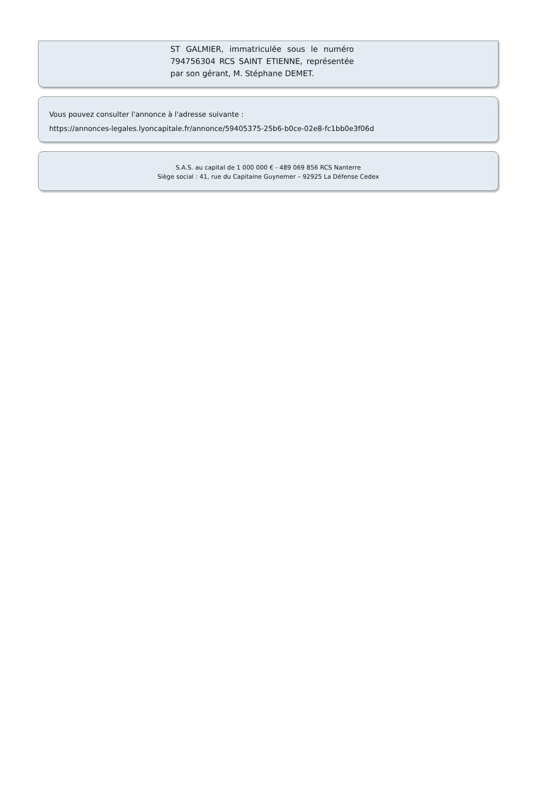ST GALMIER, immatriculée sous le numéro 794756304 RCS SAINT ETIENNE, représentée par son gérant, M. Stéphane DEMET.
Vous pouvez consulter l'annonce à l'adresse suivante :
https://annonces-legales.lyoncapitale.fr/annonce/59405375-25b6-b0ce-02e8-fc1bb0e3f06d
S.A.S. au capital de 1 000 000 € - 489 069 856 RCS Nanterre
Siège social : 41, rue du Capitaine Guynemer – 92925 La Défense Cedex